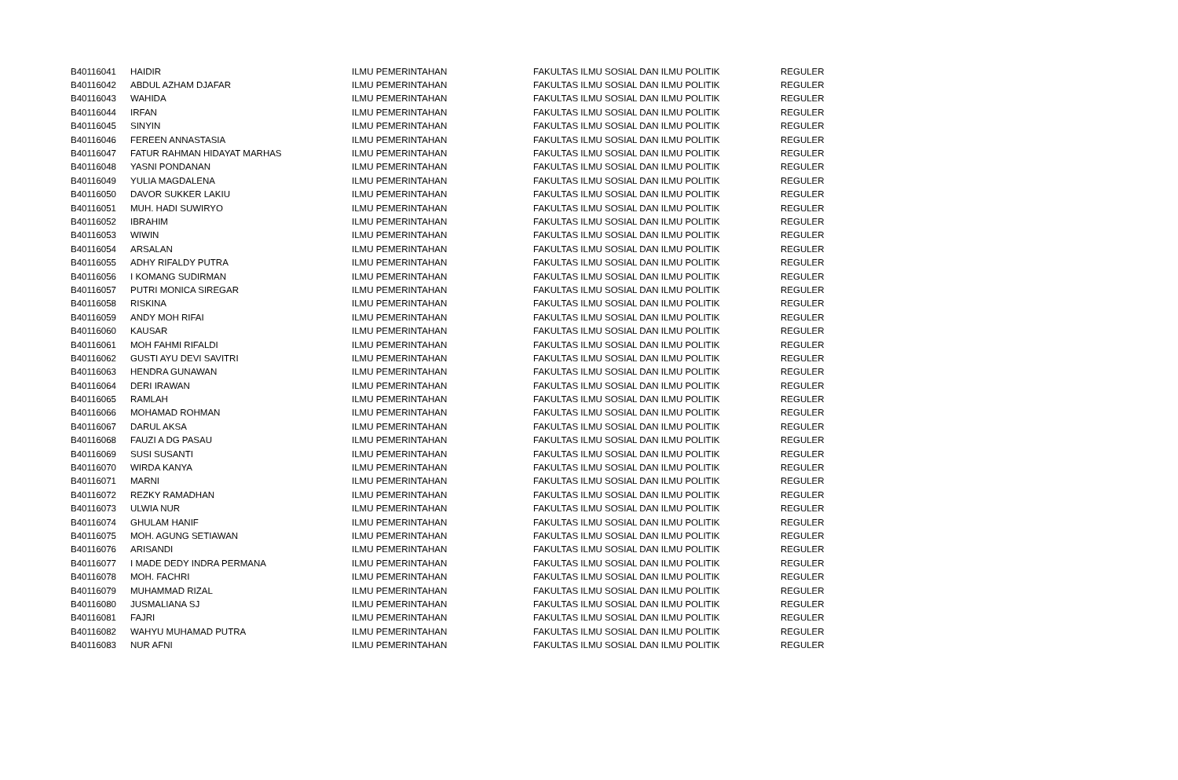| B40116041 | HAIDIR | ILMU PEMERINTAHAN | FAKULTAS ILMU SOSIAL DAN ILMU POLITIK | REGULER |
| B40116042 | ABDUL AZHAM DJAFAR | ILMU PEMERINTAHAN | FAKULTAS ILMU SOSIAL DAN ILMU POLITIK | REGULER |
| B40116043 | WAHIDA | ILMU PEMERINTAHAN | FAKULTAS ILMU SOSIAL DAN ILMU POLITIK | REGULER |
| B40116044 | IRFAN | ILMU PEMERINTAHAN | FAKULTAS ILMU SOSIAL DAN ILMU POLITIK | REGULER |
| B40116045 | SINYIN | ILMU PEMERINTAHAN | FAKULTAS ILMU SOSIAL DAN ILMU POLITIK | REGULER |
| B40116046 | FEREEN ANNASTASIA | ILMU PEMERINTAHAN | FAKULTAS ILMU SOSIAL DAN ILMU POLITIK | REGULER |
| B40116047 | FATUR RAHMAN HIDAYAT MARHAS | ILMU PEMERINTAHAN | FAKULTAS ILMU SOSIAL DAN ILMU POLITIK | REGULER |
| B40116048 | YASNI PONDANAN | ILMU PEMERINTAHAN | FAKULTAS ILMU SOSIAL DAN ILMU POLITIK | REGULER |
| B40116049 | YULIA MAGDALENA | ILMU PEMERINTAHAN | FAKULTAS ILMU SOSIAL DAN ILMU POLITIK | REGULER |
| B40116050 | DAVOR SUKKER LAKIU | ILMU PEMERINTAHAN | FAKULTAS ILMU SOSIAL DAN ILMU POLITIK | REGULER |
| B40116051 | MUH. HADI SUWIRYO | ILMU PEMERINTAHAN | FAKULTAS ILMU SOSIAL DAN ILMU POLITIK | REGULER |
| B40116052 | IBRAHIM | ILMU PEMERINTAHAN | FAKULTAS ILMU SOSIAL DAN ILMU POLITIK | REGULER |
| B40116053 | WIWIN | ILMU PEMERINTAHAN | FAKULTAS ILMU SOSIAL DAN ILMU POLITIK | REGULER |
| B40116054 | ARSALAN | ILMU PEMERINTAHAN | FAKULTAS ILMU SOSIAL DAN ILMU POLITIK | REGULER |
| B40116055 | ADHY RIFALDY PUTRA | ILMU PEMERINTAHAN | FAKULTAS ILMU SOSIAL DAN ILMU POLITIK | REGULER |
| B40116056 | I KOMANG SUDIRMAN | ILMU PEMERINTAHAN | FAKULTAS ILMU SOSIAL DAN ILMU POLITIK | REGULER |
| B40116057 | PUTRI MONICA SIREGAR | ILMU PEMERINTAHAN | FAKULTAS ILMU SOSIAL DAN ILMU POLITIK | REGULER |
| B40116058 | RISKINA | ILMU PEMERINTAHAN | FAKULTAS ILMU SOSIAL DAN ILMU POLITIK | REGULER |
| B40116059 | ANDY MOH RIFAI | ILMU PEMERINTAHAN | FAKULTAS ILMU SOSIAL DAN ILMU POLITIK | REGULER |
| B40116060 | KAUSAR | ILMU PEMERINTAHAN | FAKULTAS ILMU SOSIAL DAN ILMU POLITIK | REGULER |
| B40116061 | MOH FAHMI RIFALDI | ILMU PEMERINTAHAN | FAKULTAS ILMU SOSIAL DAN ILMU POLITIK | REGULER |
| B40116062 | GUSTI AYU DEVI SAVITRI | ILMU PEMERINTAHAN | FAKULTAS ILMU SOSIAL DAN ILMU POLITIK | REGULER |
| B40116063 | HENDRA GUNAWAN | ILMU PEMERINTAHAN | FAKULTAS ILMU SOSIAL DAN ILMU POLITIK | REGULER |
| B40116064 | DERI IRAWAN | ILMU PEMERINTAHAN | FAKULTAS ILMU SOSIAL DAN ILMU POLITIK | REGULER |
| B40116065 | RAMLAH | ILMU PEMERINTAHAN | FAKULTAS ILMU SOSIAL DAN ILMU POLITIK | REGULER |
| B40116066 | MOHAMAD ROHMAN | ILMU PEMERINTAHAN | FAKULTAS ILMU SOSIAL DAN ILMU POLITIK | REGULER |
| B40116067 | DARUL AKSA | ILMU PEMERINTAHAN | FAKULTAS ILMU SOSIAL DAN ILMU POLITIK | REGULER |
| B40116068 | FAUZI A DG PASAU | ILMU PEMERINTAHAN | FAKULTAS ILMU SOSIAL DAN ILMU POLITIK | REGULER |
| B40116069 | SUSI SUSANTI | ILMU PEMERINTAHAN | FAKULTAS ILMU SOSIAL DAN ILMU POLITIK | REGULER |
| B40116070 | WIRDA KANYA | ILMU PEMERINTAHAN | FAKULTAS ILMU SOSIAL DAN ILMU POLITIK | REGULER |
| B40116071 | MARNI | ILMU PEMERINTAHAN | FAKULTAS ILMU SOSIAL DAN ILMU POLITIK | REGULER |
| B40116072 | REZKY RAMADHAN | ILMU PEMERINTAHAN | FAKULTAS ILMU SOSIAL DAN ILMU POLITIK | REGULER |
| B40116073 | ULWIA NUR | ILMU PEMERINTAHAN | FAKULTAS ILMU SOSIAL DAN ILMU POLITIK | REGULER |
| B40116074 | GHULAM HANIF | ILMU PEMERINTAHAN | FAKULTAS ILMU SOSIAL DAN ILMU POLITIK | REGULER |
| B40116075 | MOH. AGUNG SETIAWAN | ILMU PEMERINTAHAN | FAKULTAS ILMU SOSIAL DAN ILMU POLITIK | REGULER |
| B40116076 | ARISANDI | ILMU PEMERINTAHAN | FAKULTAS ILMU SOSIAL DAN ILMU POLITIK | REGULER |
| B40116077 | I MADE DEDY INDRA PERMANA | ILMU PEMERINTAHAN | FAKULTAS ILMU SOSIAL DAN ILMU POLITIK | REGULER |
| B40116078 | MOH. FACHRI | ILMU PEMERINTAHAN | FAKULTAS ILMU SOSIAL DAN ILMU POLITIK | REGULER |
| B40116079 | MUHAMMAD RIZAL | ILMU PEMERINTAHAN | FAKULTAS ILMU SOSIAL DAN ILMU POLITIK | REGULER |
| B40116080 | JUSMALIANA SJ | ILMU PEMERINTAHAN | FAKULTAS ILMU SOSIAL DAN ILMU POLITIK | REGULER |
| B40116081 | FAJRI | ILMU PEMERINTAHAN | FAKULTAS ILMU SOSIAL DAN ILMU POLITIK | REGULER |
| B40116082 | WAHYU MUHAMAD PUTRA | ILMU PEMERINTAHAN | FAKULTAS ILMU SOSIAL DAN ILMU POLITIK | REGULER |
| B40116083 | NUR AFNI | ILMU PEMERINTAHAN | FAKULTAS ILMU SOSIAL DAN ILMU POLITIK | REGULER |